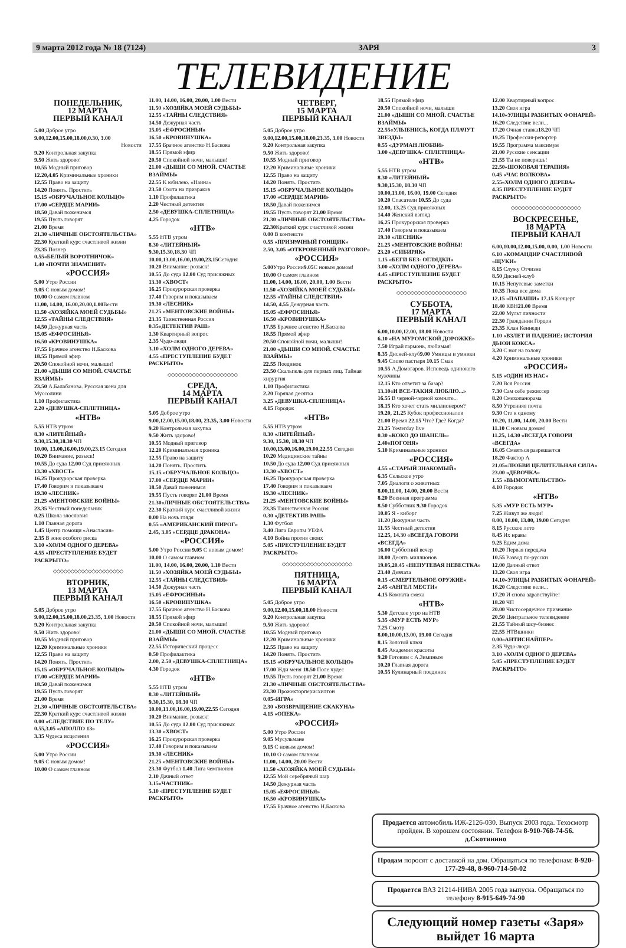9 марта 2012 года № 18 (7124) ЗАРЯ 3
ТЕЛЕВИДЕНИЕ
ПОНЕДЕЛЬНИК,
12 МАРТА
ПЕРВЫЙ КАНАЛ
5.00 Доброе утро
9.00,12.00,15.00,18.00,0.30, 3.00
Новости
9.20 Контрольная закупка
9.50 Жить здорово!
10.55 Модный приговор
12.20,4.05 Криминальные хроники
12.55 Право на защиту
14.20 Понять. Простить
15.15 «ОБРУЧАЛЬНОЕ КОЛЬЦО»
17.00 «СЕРДЦЕ МАРИИ»
18.50 Давай поженимся
19.55 Пусть говорят
21.00 Время
21.30 «ЛИЧНЫЕ ОБСТОЯТЕЛЬСТВА»
22.30 Краткий курс счастливой жизни
23.35 Познер
0.55«БЕЛЫЙ ВОРОТНИЧОК»
1.40 «ПОЧТИ ЗНАМЕНИТ»
«РОССИЯ»
5.00 Утро России
9.05 С новым домом!
10.00 О самом главном
11.00, 14.00, 16.00,20.00,1.00 Вести
11.50 «ХОЗЯЙКА МОЕЙ СУДЬБЫ»
12.55 «ТАЙНЫ СЛЕДСТВИЯ»
14.50 Дежурная часть
15.05 «ЕФРОСИНЬЯ»
16.50 «КРОВИНУШКА»
17.55 Брачное агенство Н.Баскова
18.55 Прямой эфир
20.50 Спокойной ночи, малыши!
21.00 «ДЫШИ СО МНОЙ. СЧАСТЬЕ ВЗАЙМЫ»
23.50 А.Балабанова. Русская жена для Муссолини
1.10 Профилактика
2.20 «ДЕВУШКА-СПЛЕТНИЦА»
«НТВ»
5.55 НТВ утром
8.30 «ЛИТЕЙНЫЙ»
9.30,15.30,18.30 ЧП
10.00, 13.00,16.00,19.00,23.15 Сегодня
10.20 Внимание, розыск!
10.55 До суда 12.00 Суд присяжных
13.30 «ХВОСТ»
16.25 Прокурорская проверка
17.40 Говорим и показываем
19.30 «ЛЕСНИК»
21.25 «МЕНТОВСКИЕ ВОЙНЫ»
23.35 Честный понедельник
0.25 Школа злословия
1.10 Главная дорога
1.45 Центр помощи «Анастасия»
2.35 В зоне особого риска
3.10 «ХОЛМ ОДНОГО ДЕРЕВА»
4.55 «ПРЕСТУПЛЕНИЕ БУДЕТ РАСКРЫТО»
◇◇◇◇◇◇◇◇◇◇◇◇◇◇◇◇◇◇◇◇
ВТОРНИК,
13 МАРТА
ПЕРВЫЙ КАНАЛ
5.05 Доброе утро
9.00,12.00,15.00,18.00,23.35, 3.00 Новости
9.20 Контрольная закупка
9.50 Жить здорово!
10.55 Модный приговор
12.20 Криминальные хроники
12.55 Право на защиту
14.20 Понять. Простить
15.15 «ОБРУЧАЛЬНОЕ КОЛЬЦО»
17.00 «СЕРДЦЕ МАРИИ»
18.50 Давай поженимся
19.55 Пусть говорят
21.00 Время
21.30 «ЛИЧНЫЕ ОБСТОЯТЕЛЬСТВА»
22.30 Краткий курс счастливой жизни
0.00 «СЛЕДСТВИЕ ПО ТЕЛУ»
0.55,3.05 «АПОЛЛО 13»
3.35 Чудеса исцеления
«РОССИЯ»
5.00 Утро России
9.05 С новым домом!
10.00 О самом главном
11.00, 14.00, 16.00, 20.00, 1.00 Вести
11.50 «ХОЗЯЙКА МОЕЙ СУДЬБЫ»
12.55 «ТАЙНЫ СЛЕДСТВИЯ»
14.50 Дежурная часть
15.05 «ЕФРОСИНЬЯ»
16.50 «КРОВИНУШКА»
17.55 Брачное агенство Н.Баскова
18.55 Прямой эфир
20.50 Спокойной ночи, малыши!
21.00 «ДЫШИ СО МНОЙ. СЧАСТЬЕ ВЗАЙМЫ»
22.55 К юбилею. «Наина»
23.50 Охота на призраков
1.10 Профилактика
2.20 Честный детектив
2.50 «ДЕВУШКА-СПЛЕТНИЦА»
4.25 Городок
«НТВ»
5.55 НТВ утром
8.30 «ЛИТЕЙНЫЙ»
9.30,15.30,18.30 ЧП
10.00,13.00,16.00,19.00,23.15 Сегодня
10.20 Внимание: розыск!
10.55 До суда 12.00 Суд присяжных
13.30 «ХВОСТ»
16.25 Прокурорская проверка
17.40 Говорим и показываем
19.30 «ЛЕСНИК»
21.25 «МЕНТОВСКИЕ ВОЙНЫ»
23.35 Таинственная Россия
0.35«ДЕТЕКТИВ РАШ»
1.30 Квартирный вопрос
2.35 Чудо-люди
3.10 «ХОЛМ ОДНОГО ДЕРЕВА»
4.55 «ПРЕСТУПЛЕНИЕ БУДЕТ РАСКРЫТО»
◇◇◇◇◇◇◇◇◇◇◇◇◇◇◇◇◇◇◇◇
СРЕДА,
14 МАРТА
ПЕРВЫЙ КАНАЛ
5.05 Доброе утро
9.00,12.00,15.00,18.00, 23.35, 3.00 Новости
9.20 Контрольная закупка
9.50 Жить здорово!
10.55 Модный приговор
12.20 Криминальная хроника
12.55 Право на защиту
14.20 Понять. Простить
15.15 «ОБРУЧАЛЬНОЕ КОЛЬЦО»
17.00 «СЕРДЦЕ МАРИИ»
18.50 Давай поженимся
19.55 Пусть говорят 21.00 Время
21.30«ЛИЧНЫЕ ОБСТОЯТЕЛЬСТВА»
22.30 Краткий курс счастливой жизни
0.00 На ночь глядя
0.55 «АМЕРИКАНСКИЙ ПИРОГ»
2.45, 3.05 «СЕРДЦЕ ДРАКОНА»
«РОССИЯ»
5.00 Утро России 9.05 С новым домом!
10.00 О самом главном
11.00, 14.00, 16.00, 20.00, 1.10 Вести
11.50 «ХОЗЯЙКА МОЕЙ СУДЬБЫ»
12.55 «ТАЙНЫ СЛЕДСТВИЯ»
14.50 Дежурная часть
15.05 «ЕФРОСИНЬЯ»
16.50 «КРОВИНУШКА»
17.55 Брачное агенство Н.Баскова
18.55 Прямой эфир
20.50 Спокойной ночи, малыши!
21.00 «ДЫШИ СО МНОЙ. СЧАСТЬЕ ВЗАЙМЫ»
22.55 Исторический процесс
0.50 Профилактика
2.00, 2.50 «ДЕВУШКА-СПЛЕТНИЦА»
4.30 Городок
«НТВ»
5.55 НТВ утром
8.30 «ЛИТЕЙНЫЙ»
9.30,15.30, 18.30 ЧП
10.00,13.00,16.00,19.00,22.55 Сегодня
10.20 Внимание, розыск!
10.55 До суда 12.00 Суд присяжных
13.30 «ХВОСТ»
16.25 Прокурорская проверка
17.40 Говорим и показываем
19.30 «ЛЕСНИК»
21.25 «МЕНТОВСКИЕ ВОЙНЫ»
23.30 Футбол 1.40 Лига чемпионов
2.10 Дачный ответ
3.15«ЧАСТНИК»
5.10 «ПРЕСТУПЛЕНИЕ БУДЕТ РАСКРЫТО»
ЧЕТВЕРГ,
15 МАРТА
ПЕРВЫЙ КАНАЛ
5.05 Доброе утро
9.00,12.00,15.00,18.00,23.35, 3.00 Новости
9.20 Контрольная закупка
9.50 Жить здорово!
10.55 Модный приговор
12.20 Криминальные хроники
12.55 Право на защиту
14.20 Понять. Простить
15.15 «ОБРУЧАЛЬНОЕ КОЛЬЦО»
17.00 «СЕРДЦЕ МАРИИ»
18.50 Давай поженимся
19.55 Пусть говорят 21.00 Время
21.30 «ЛИЧНЫЕ ОБСТОЯТЕЛЬСТВА»
22.30 Краткий курс счастливой жизни
0.00 В контексте
0.55 «ПРИЗРАЧНЫЙ ГОНЩИК»
2.50, 3.05 «ОТКРОВЕННЫЙ РАЗГОВОР»
«РОССИЯ»
5.00 Утро России9.05 С новым домом!
10.00 О самом главном
11.00, 14.00, 16.00, 20.00, 1.00 Вести
11.50 «ХОЗЯЙКА МОЕЙ СУДЬБЫ»
12.55 «ТАЙНЫ СЛЕДСТВИЯ»
14.50, 4.55 Дежурная часть
15.05 «ЕФРОСИНЬЯ»
16.50 «КРОВИНУШКА»
17.55 Брачное агенство Н.Баскова
18.55 Прямой эфир
20.50 Спокойной ночи, малыши!
21.00 «ДЫШИ СО МНОЙ. СЧАСТЬЕ ВЗАЙМЫ»
22.55 Поединок
23.50 Скальпель для первых лиц. Тайная хирургия
1.10 Профилактика
2.20 Горячая десятка
3.25 «ДЕВУШКА-СПЛЕНИЦА»
4.15 Городок
«НТВ»
5.55 НТВ утром
8.30 «ЛИТЕЙНЫЙ»
9.30, 15.30, 18.30 ЧП
10.00,13.00,16.00,19.00,22.55 Сегодня
10.20 Медицинские тайны
10.50 До суда 12.00 Суд присяжных
13.30 «ХВОСТ»
16.25 Прокурорская проверка
17.40 Говорим и показываем
19.30 «ЛЕСНИК»
21.25 «МЕНТОВСКИЕ ВОЙНЫ»
23.35 Таинственная Россия
0.30 «ДЕТЕКТИВ РАШ»
1.30 Футбол
3.40 Лига Европы УЕФА
4.10 Война против своих
5.05 «ПРЕСТУПЛЕНИЕ БУДЕТ РАСКРЫТО»
◇◇◇◇◇◇◇◇◇◇◇◇◇◇◇◇◇◇◇◇
ПЯТНИЦА,
16 МАРТА
ПЕРВЫЙ КАНАЛ
5.05 Доброе утро
9.00,12.00,15.00,18.00 Новости
9.20 Контрольная закупка
9.50 Жить здорово!
10.55 Модный приговор
12.20 Криминальные хроники
12.55 Право на защиту
14.20 Понять. Простить
15.15 «ОБРУЧАЛЬНОЕ КОЛЬЦО»
17.00 Жди меня 18.50 Поле чудес
19.55 Пусть говорят 21.00 Время
21.30 «ЛИЧНЫЕ ОБСТОЯТЕЛЬСТВА»
23.30 Прожекторперисхилтон
0.05«ИГРА»
2.30 «ВОЗВРАЩЕНИЕ СКАКУНА»
4.15 «ОПЕКА»
«РОССИЯ»
5.00 Утро России
9.05 Мусульмане
9.15 С новым домом!
10.10 О самом главном
11.00, 14.00, 20.00 Вести
11.50 «ХОЗЯЙКА МОЕЙ СУДЬБЫ»
12.55 Мой серебряный шар
14.50 Дежурная часть
15.05 «ЕФРОСИНЬЯ»
16.50 «КРОВИНУШКА»
17.55 Брачное агенство Н.Баскова
18.55 Прямой эфир
20.50 Спокойной ночи, малыши
21.00 «ДЫШИ СО МНОЙ. СЧАСТЬЕ ВЗАЙМЫ»
22.55«УЛЫБНИСЬ, КОГДА ПЛАЧУТ ЗВЕЗДЫ»
0.55 «ДУРМАН ЛЮБВИ»
3.00 «ДЕВУШКА- СПЛЕТНИЦА»
«НТВ»
5.55 НТВ утром
8.30 «ЛИТЕЙНЫЙ»
9.30,15.30, 18.30 ЧП
10.00,13.00, 16.00, 19.00 Сегодня
10.20 Спасатели 10.55 До суда
12.00, 13.25 Суд присяжных
14.40 Женский взгляд
16.25 Прокурорская проверка
17.40 Говорим и показываем
19.30 «ЛЕСНИК»
21.25 «МЕНТОВСКИЕ ВОЙНЫ!
23.20 «СИБИРЯК»
1.15 «БЕГИ БЕЗ- ОГЛЯДКИ»
3.00 «ХОЛМ ОДНОГО ДЕРЕВА»
4.45 «ПРЕСТУПЛЕНИЕ БУДЕТ РАСКРЫТО»
◇◇◇◇◇◇◇◇◇◇◇◇◇◇◇◇◇◇◇◇
СУББОТА,
17 МАРТА
ПЕРВЫЙ КАНАЛ
6.00,10.00,12.00, 18.00 Новости
6.10 «НА МУРОМСКОЙ ДОРОЖКЕ»
7.50 Играй гармонь, любимая!
8.35 Дисней-клуб9.00 Умницы и умники
9.45 Слово пастыря 10.15 Смак
10.55 А.Домогаров. Исповедь одинокого мужчины
12.15 Кто ответит за базар?
13.10«И ВСЕ-ТАКИЯ ЛЮБЛЮ...»
16.55 В черной-черной комнате...
18.15 Кто хочет стать миллионером?
19.20, 21.25 Кубок профессионалов
21.00 Время 22.15 Что? Где? Когда?
23.25 Yesterday live
0.30 «КОКО ДО ШАНЕЛЬ»
2.40«ПОГОНЯ»
5.10 Криминальные хроники
«РОССИЯ»
4.55 «СТАРЫЙ ЗНАКОМЫЙ»
6.35 Сельское утро
7.05 Диалоги о животных
8.00,11.00, 14.00, 20.00 Вести
8.20 Военная программа
8.50 Субботник 9.30 Городок
10.05 Я - киборг
11.20 Дежурная часть
11.55 Честный детектив
12.25, 14.30 «ВСЕГДА ГОВОРИ «ВСЕГДА»
16.00 Субботний вечер
18.00 Десять миллионов
19.05,20.45 «НЕПУТЕВАЯ НЕВЕСТКА»
23.40 Девчата
0.15 «СМЕРТЕЛЬНОЕ ОРУЖИЕ»
2.45 «АНГЕЛ МЕСТИ»
4.15 Комната смеха
«НТВ»
5.30 Детское утро на НТВ
5.35 «МУР ЕСТЬ МУР»
7.25 Смотр
8.00,10.00,13.00, 19.00 Сегодня
8.15 Золотой ключ
8.45 Академия красоты
9.20 Готовим с А.Зиминым
10.20 Главная дорога
10.55 Кулинарный поединок
12.00 Квартирный вопрос
13.20 Своя игра
14.10«УЛИЦЫ РАЗБИТЫХ ФОНАРЕЙ»
16.20 Следствие вели...
17.20 Очная ставка18.20 ЧП
19.25 Профессия-репортер
19.55 Программа максимум
21.00 Русские сенсации
21.55 Ты не поверишь!
22.50«ШОКОВАЯ ТЕРАПИЯ»
0.45 «ЧАС ВОЛКОВА»
2.55«ХОЛМ ОДНОГО ДЕРЕВА»
4.35 ПРЕСТУПЛЕНИЕ БУДЕТ РАСКРЫТО»
◇◇◇◇◇◇◇◇◇◇◇◇◇◇◇◇◇◇◇◇
ВОСКРЕСЕНЬЕ,
18 МАРТА
ПЕРВЫЙ КАНАЛ
6.00,10.00,12.00,15.00, 0.00, 1.00 Новости
6.10 «КОМАНДИР СЧАСТЛИВОЙ «ЩУКИ»
8.15 Служу Отчизне
8.50 Дисней-клуб
10.15 Непутевые заметки
10.35 Пока все дома
12.15 «ПАПАШИ» 17.15 Концерт
18.40 КВН21.00 Время
22.00 Мульт личности
22.30 Гражданин Гордон
23.35 Клан Кеннеди
1.10 «ВЗЛЕТ И ПАДЕНИЕ: ИСТОРИЯ ДЬЮИ КОКСА»
3.20 С ног на голову
4.20 Криминальные хроники
«РОССИЯ»
5.15 «ОДИН ИЗ НАС»
7.20 Вся Россия
7.30 Сам себе режиссер
8.20 Смехопанорама
8.50 Утренняя почта
9.30 Сто к одному
10.20, 11.00, 14.00, 20.00 Вести
11.10 С новым домом!
11.25, 14.30 «ВСЕГДА ГОВОРИ «ВСЕГДА»
16.05 Смеяться разрешается
18.20 Фактор А
21.05«ЛЮБВИ ЦЕЛИТЕЛЬНАЯ СИЛА»
23.00 «ДЕВОЧКА»
1.55 «ВЫМОГАТЕЛЬСТВО»
4.10 Городок
«НТВ»
5.35 «МУР ЕСТЬ МУР»
7.25 Живут же люди!
8.00, 10.00, 13.00, 19.00 Сегодня
8.15 Русское лото
8.45 Их нравы
9.25 Едим дома
10.20 Первая передача
10.55 Развод по-русски
12.00 Дачный ответ
13.20 Своя игра
14.10«УЛИЦЫ РАЗБИТЫХ ФОНАРЕЙ»
16.20 Следствие вели...
17.20 И снова здравствуйте!
18.20 ЧП
20.00 Чистосердечное признание
20.50 Центральное телевидение
21.55 Тайный шоу-бизнес
22.55 НТВшники
0.00«АНТИСНАЙПЕР»
2.35 Чудо-люди
3.10 «ХОЛМ ОДНОГО ДЕРЕВА»
5.05 «ПРЕСТУПЛЕНИЕ БУДЕТ РАСКРЫТО»
Продается автомобиль ИЖ-2126-030. Выпуск 2003 года. Техосмотр пройден. В хорошем состоянии. Телефон 8-910-768-74-56. д.Скотинино
Продам поросят с доставкой на дом. Обращаться по телефонам: 8-920-177-29-48, 8-960-714-50-02
Продается ВАЗ 21214-НИВА 2005 года выпуска. Обращаться по телефону 8-915-649-74-90
Следующий номер газеты «Заря» выйдет 16 марта